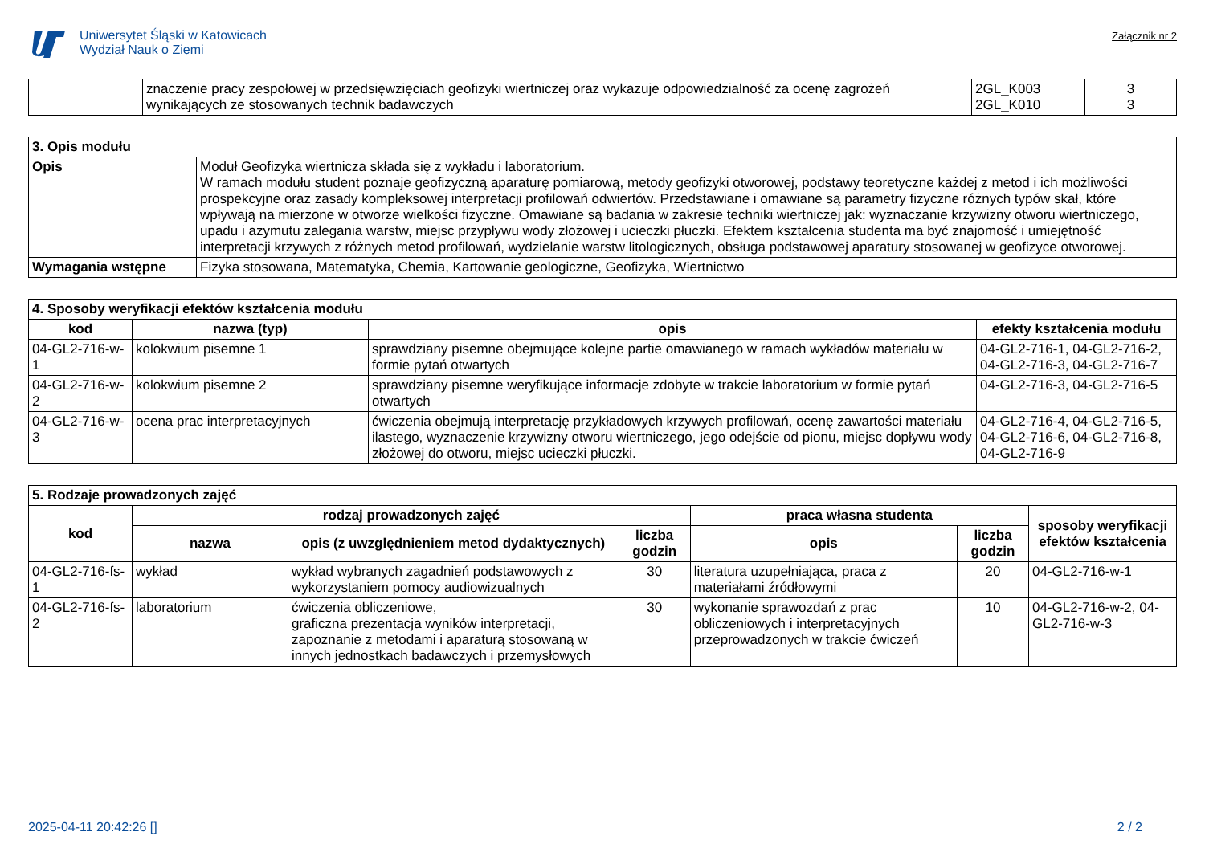Uniwersytet Śląski w Katowicach
Wydział Nauk o Ziemi
Załącznik nr 2
| | znaczenie pracy zespołowej w przedsięwzięciach geofizyki wiertniczej oraz wykazuje odpowiedzialność za ocenę zagrożeń wynikających ze stosowanych technik badawczych | 2GL_K003 2GL_K010 | 3 3 |
| 3. Opis modułu | |
| Opis | Moduł Geofizyka wiertnicza składa się z wykładu i laboratorium. W ramach modułu student poznaje geofizyczną aparaturę pomiarową, metody geofizyki otworowej, podstawy teoretyczne każdej z metod i ich możliwości prospekcyjne oraz zasady kompleksowej interpretacji profilowań odwiertów. Przedstawiane i omawiane są parametry fizyczne różnych typów skał, które wpływają na mierzone w otworze wielkości fizyczne. Omawiane są badania w zakresie techniki wiertniczej jak: wyznaczanie krzywizny otworu wiertniczego, upadu i azymutu zalegania warstw, miejsc przypływu wody złożowej i ucieczki płuczki. Efektem kształcenia studenta ma być znajomość i umiejętność interpretacji krzywych z różnych metod profilowań, wydzielanie warstw litologicznych, obsługa podstawowej aparatury stosowanej w geofizyce otworowej. |
| Wymagania wstępne | Fizyka stosowana, Matematyka, Chemia, Kartowanie geologiczne, Geofizyka, Wiertnictwo |
| 4. Sposoby weryfikacji efektów kształcenia modułu | | | |
| kod | nazwa (typ) | opis | efekty kształcenia modułu |
| 04-GL2-716-w-1 | kolokwium pisemne 1 | sprawdziany pisemne obejmujące kolejne partie omawianego w ramach wykładów materiału w formie pytań otwartych | 04-GL2-716-1, 04-GL2-716-2, 04-GL2-716-3, 04-GL2-716-7 |
| 04-GL2-716-w-2 | kolokwium pisemne 2 | sprawdziany pisemne weryfikujące informacje zdobyte w trakcie laboratorium w formie pytań otwartych | 04-GL2-716-3, 04-GL2-716-5 |
| 04-GL2-716-w-3 | ocena prac interpretacyjnych | ćwiczenia obejmują interpretację przykładowych krzywych profilowań, ocenę zawartości materiału ilastego, wyznaczenie krzywizny otworu wiertniczego, jego odejście od pionu, miejsc dopływu wody złożowej do otworu, miejsc ucieczki płuczki. | 04-GL2-716-4, 04-GL2-716-5, 04-GL2-716-6, 04-GL2-716-8, 04-GL2-716-9 |
| 5. Rodzaje prowadzonych zajęć | | | | | | |
| kod | rodzaj prowadzonych zajęć | | | praca własna studenta | | sposoby weryfikacji efektów kształcenia |
| | nazwa | opis (z uwzględnieniem metod dydaktycznych) | liczba godzin | opis | liczba godzin | |
| 04-GL2-716-fs-1 | wykład | wykład wybranych zagadnień podstawowych z wykorzystaniem pomocy audiowizualnych | 30 | literatura uzupełniająca, praca z materiałami źródłowymi | 20 | 04-GL2-716-w-1 |
| 04-GL2-716-fs-2 | laboratorium | ćwiczenia obliczeniowe, graficzna prezentacja wyników interpretacji, zapoznanie z metodami i aparaturą stosowaną w innych jednostkach badawczych i przemysłowych | 30 | wykonanie sprawozdań z prac obliczeniowych i interpretacyjnych przeprowadzonych w trakcie ćwiczeń | 10 | 04-GL2-716-w-2, 04-GL2-716-w-3 |
2025-04-11 20:42:26 [] 2 / 2